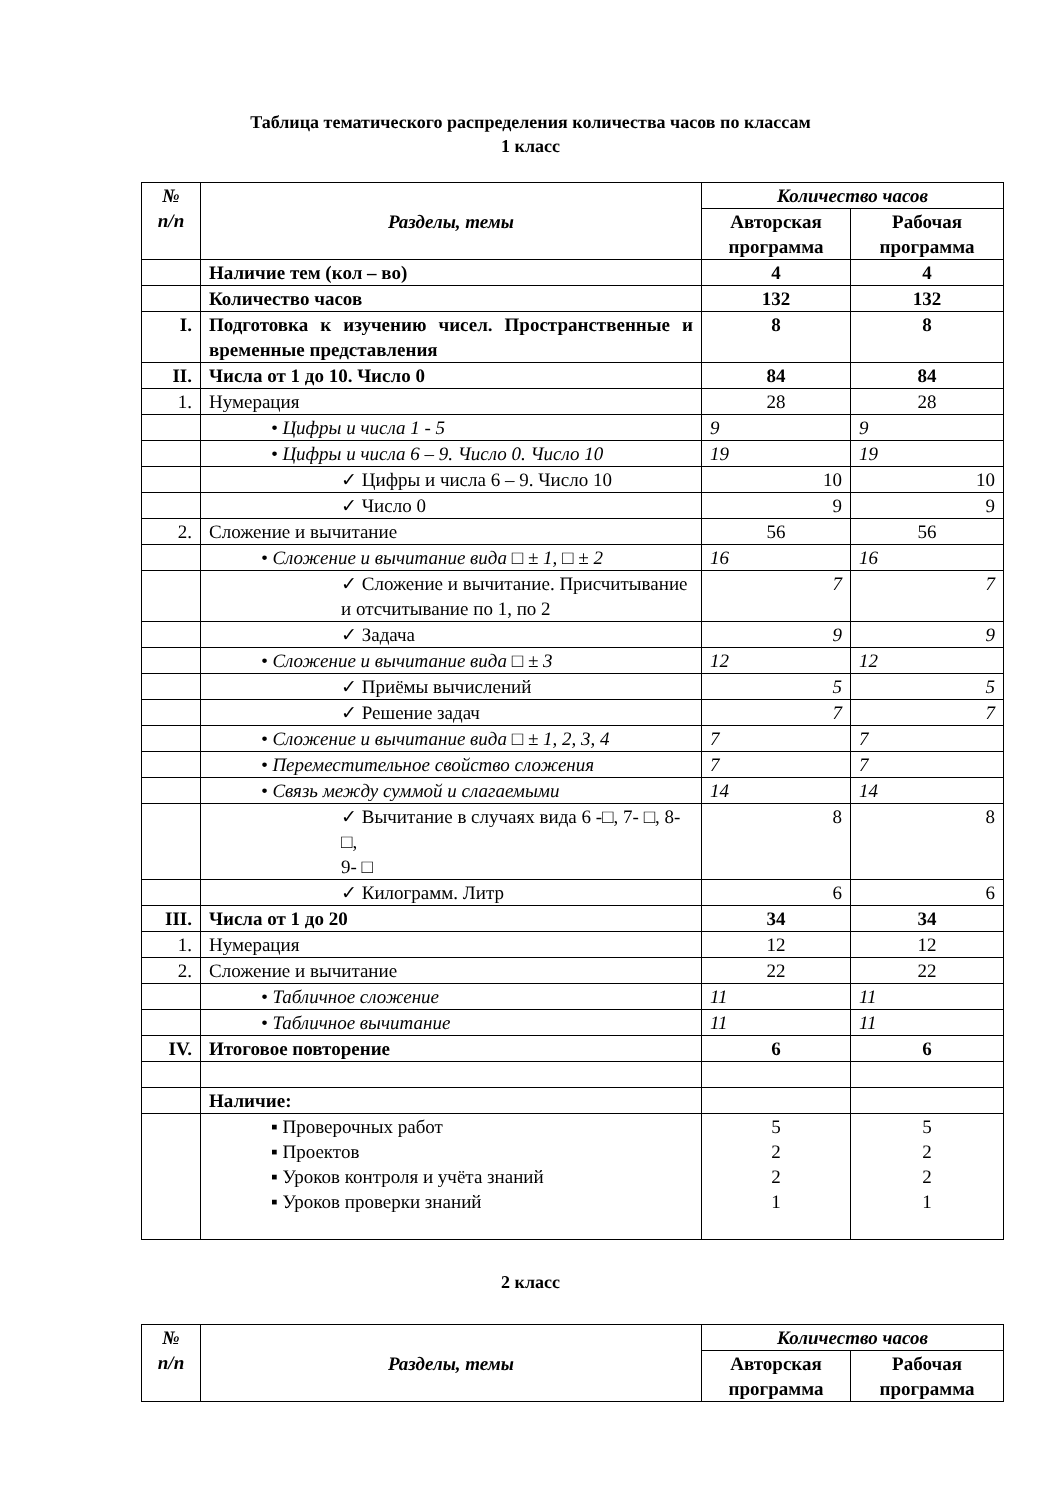Таблица тематического распределения количества часов по классам
1 класс
| № п/п | Разделы, темы | Количество часов | |
| --- | --- | --- | --- |
| | | Авторская программа | Рабочая программа |
| | Наличие тем (кол – во) | 4 | 4 |
| | Количество часов | 132 | 132 |
| I. | Подготовка к изучению чисел. Пространственные и временные представления | 8 | 8 |
| II. | Числа от 1 до 10. Число 0 | 84 | 84 |
| 1. | Нумерация | 28 | 28 |
| | • Цифры и числа 1 - 5 | 9 | 9 |
| | • Цифры и числа 6 – 9. Число 0. Число 10 | 19 | 19 |
| | ✓ Цифры и числа 6 – 9. Число 10 | 10 | 10 |
| | ✓ Число 0 | 9 | 9 |
| 2. | Сложение и вычитание | 56 | 56 |
| | • Сложение и вычитание вида □ ± 1, □ ± 2 | 16 | 16 |
| | ✓ Сложение и вычитание. Присчитывание и отсчитывание по 1, по 2 | 7 | 7 |
| | ✓ Задача | 9 | 9 |
| | • Сложение и вычитание вида □ ± 3 | 12 | 12 |
| | ✓ Приёмы вычислений | 5 | 5 |
| | ✓ Решение задач | 7 | 7 |
| | • Сложение и вычитание вида □ ± 1, 2, 3, 4 | 7 | 7 |
| | • Переместительное свойство сложения | 7 | 7 |
| | • Связь между суммой и слагаемыми | 14 | 14 |
| | ✓ Вычитание в случаях вида 6 -□, 7- □, 8- □, 9- □ | 8 | 8 |
| | ✓ Килограмм. Литр | 6 | 6 |
| III. | Числа от 1 до 20 | 34 | 34 |
| 1. | Нумерация | 12 | 12 |
| 2. | Сложение и вычитание | 22 | 22 |
| | • Табличное сложение | 11 | 11 |
| | • Табличное вычитание | 11 | 11 |
| IV. | Итоговое повторение | 6 | 6 |
| | Наличие: | | |
| | ▪ Проверочных работ ▪ Проектов ▪ Уроков контроля и учёта знаний ▪ Уроков проверки знаний | 5 2 2 1 | 5 2 2 1 |
2 класс
| № п/п | Разделы, темы | Количество часов | |
| --- | --- | --- | --- |
| | | Авторская программа | Рабочая программа |